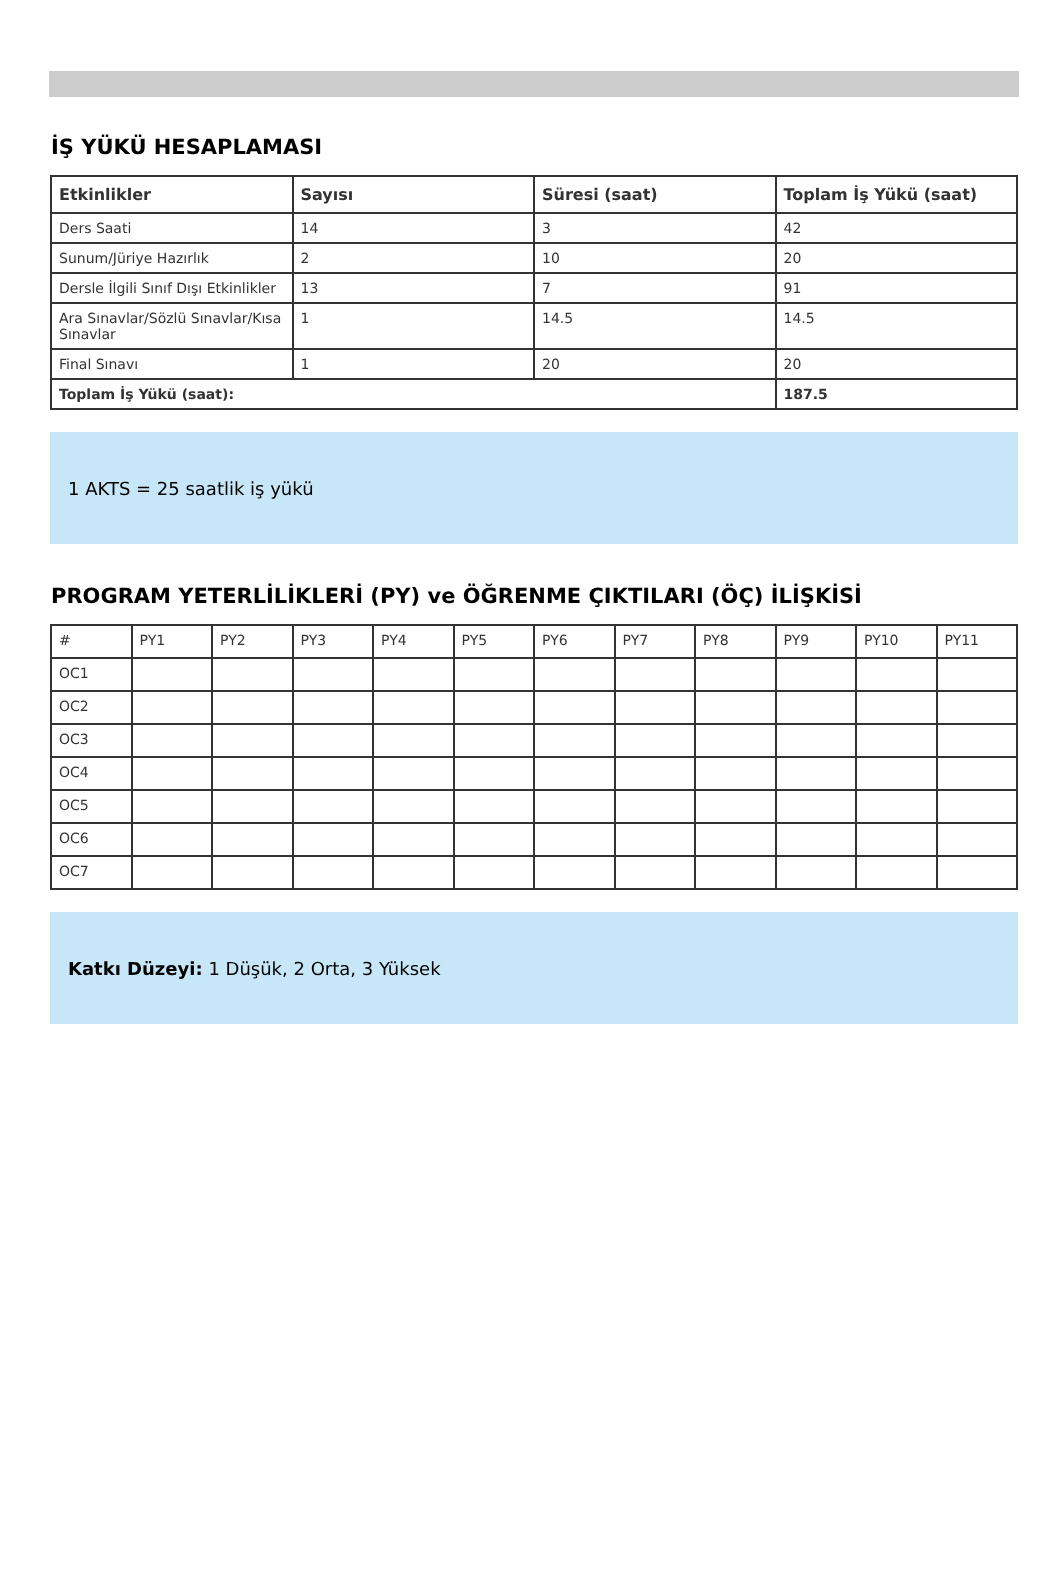İŞ YÜKÜ HESAPLAMASI
| Etkinlikler | Sayısı | Süresi (saat) | Toplam İş Yükü (saat) |
| --- | --- | --- | --- |
| Ders Saati | 14 | 3 | 42 |
| Sunum/Jüriye Hazırlık | 2 | 10 | 20 |
| Dersle İlgili Sınıf Dışı Etkinlikler | 13 | 7 | 91 |
| Ara Sınavlar/Sözlü Sınavlar/Kısa Sınavlar | 1 | 14.5 | 14.5 |
| Final Sınavı | 1 | 20 | 20 |
| Toplam İş Yükü (saat): | | | 187.5 |
1 AKTS = 25 saatlik iş yükü
PROGRAM YETERLİLİKLERİ (PY) ve ÖĞRENME ÇIKTILARI (ÖÇ) İLİŞKİSİ
| # | PY1 | PY2 | PY3 | PY4 | PY5 | PY6 | PY7 | PY8 | PY9 | PY10 | PY11 |
| OC1 | | | | | | | | | | | |
| OC2 | | | | | | | | | | | |
| OC3 | | | | | | | | | | | |
| OC4 | | | | | | | | | | | |
| OC5 | | | | | | | | | | | |
| OC6 | | | | | | | | | | | |
| OC7 | | | | | | | | | | | |
Katkı Düzeyi: 1 Düşük, 2 Orta, 3 Yüksek